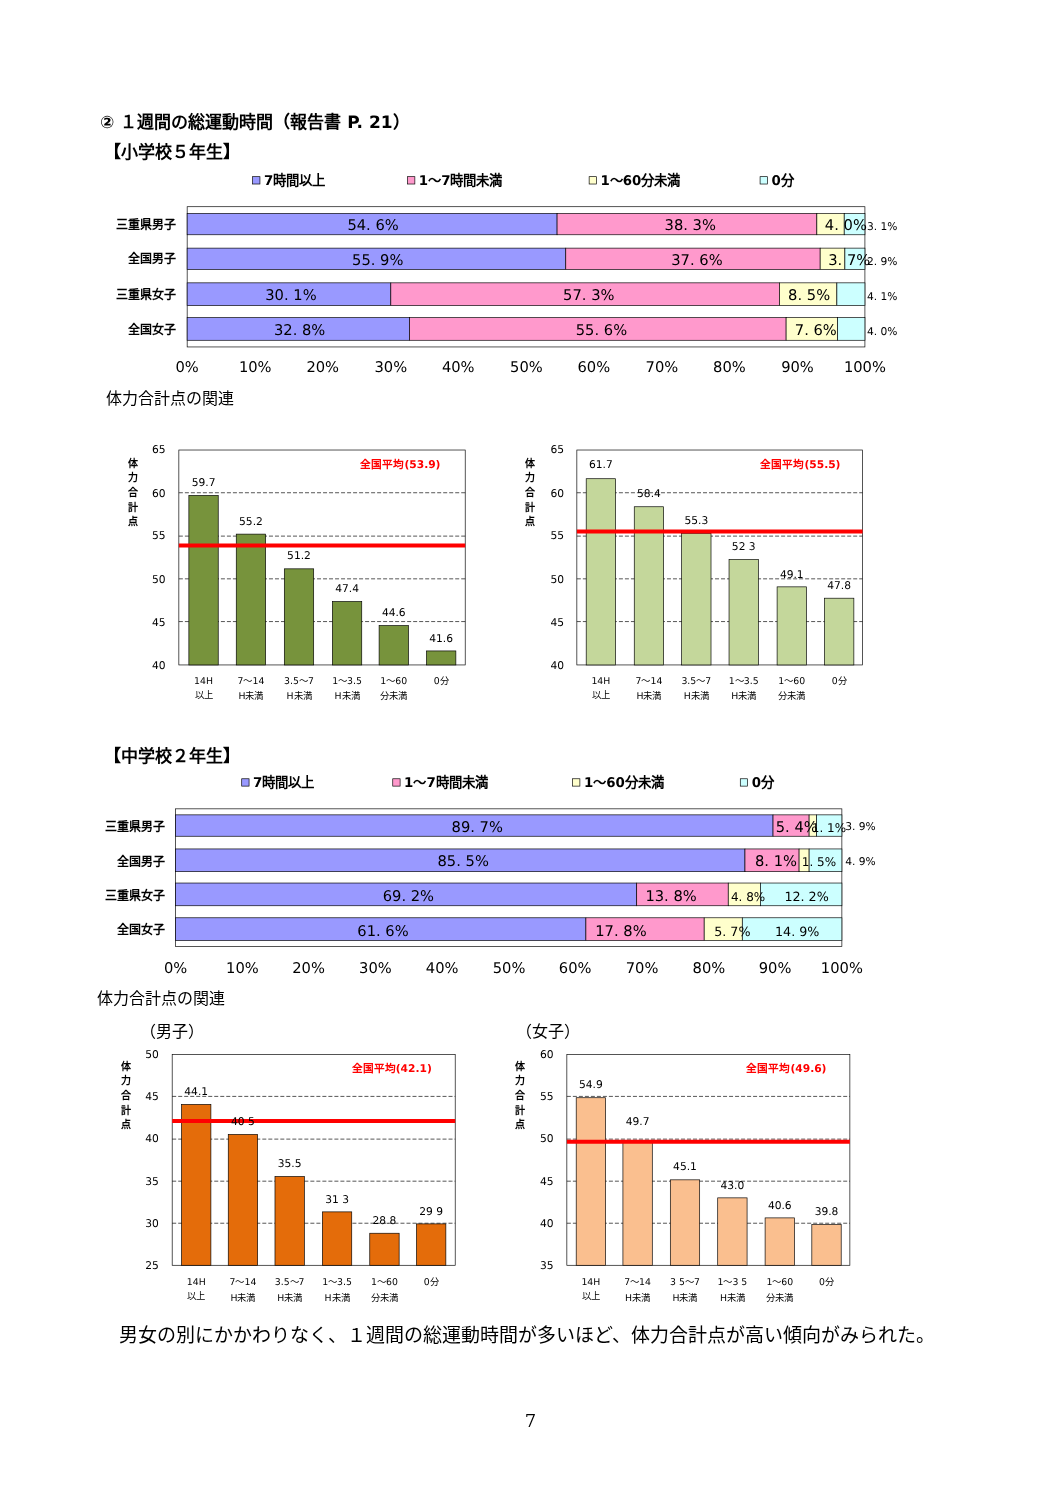② １週間の総運動時間（報告書 P. 21）
【小学校５年生】
7時間以上
1～7時間未満
1～60分未満
0分
三重県男子
全国男子
三重県女子
全国女子
54. 6%
38. 3%
4. 0%
3. 1%
55. 9%
37. 6%
3. 7%
2. 9%
30. 1%
57. 3%
8. 5%
4. 1%
32. 8%
55. 6%
7. 6%
4. 0%
0%
10%
20%
30%
40%
50%
60%
70%
80%
90%
100%
体力合計点の関連
65
60
55
50
45
40
体
力
合
計
点
全国平均(53.9)
59.7
55.2
51.2
47.4
44.6
41.6
14H
以上
7～14
H未満
3.5～7
H未満
1～3.5
H未満
1～60
分未満
0分
65
60
55
50
45
40
体
力
合
計
点
全国平均(55.5)
61.7
58.4
55.3
52 3
49.1
47.8
14H
以上
7～14
H未満
3.5～7
H未満
1～3.5
H未満
1～60
分未満
0分
【中学校２年生】
7時間以上
1～7時間未満
1～60分未満
0分
三重県男子
全国男子
三重県女子
全国女子
89. 7%
5. 4%
1. 1%
3. 9%
85. 5%
8. 1%
1. 5%
4. 9%
69. 2%
13. 8%
4. 8%
12. 2%
61. 6%
17. 8%
5. 7%
14. 9%
0%
10%
20%
30%
40%
50%
60%
70%
80%
90%
100%
体力合計点の関連
（男子） （女子）
50
45
40
35
30
25
体
力
合
計
点
全国平均(42.1)
44.1
40 5
35.5
31 3
28.8
29 9
14H
以上
7～14
H未満
3.5～7
H未満
1～3.5
H未満
1～60
分未満
0分
60
55
50
45
40
35
体
力
合
計
点
全国平均(49.6)
54.9
49.7
45.1
43.0
40.6
39.8
14H
以上
7～14
H未満
3 5～7
H未満
1～3 5
H未満
1～60
分未満
0分
男女の別にかかわりなく、１週間の総運動時間が多いほど、体力合計点が高い傾向がみられた。
7